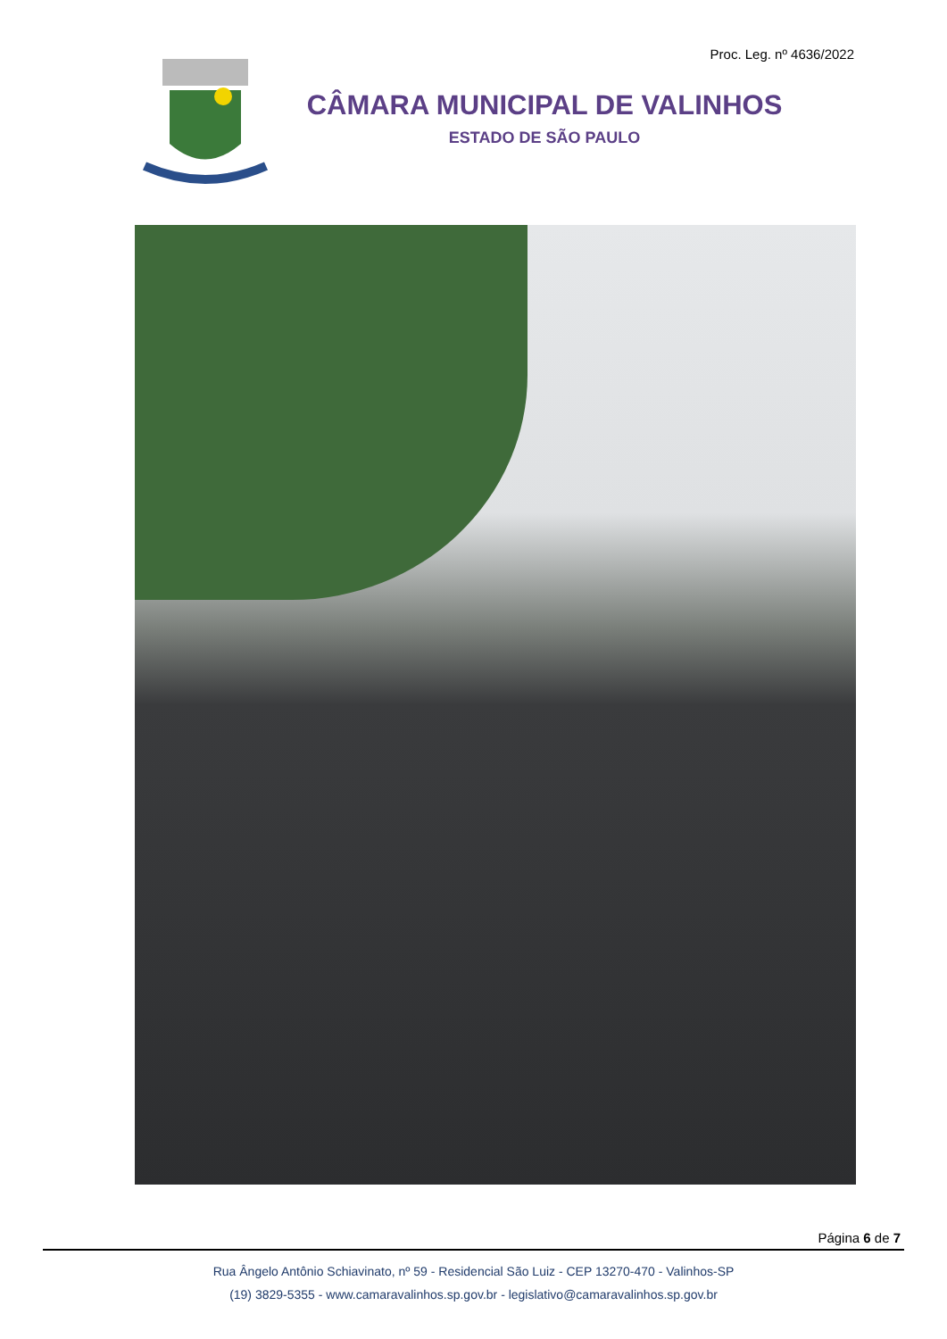Proc. Leg. nº 4636/2022
CÂMARA MUNICIPAL DE VALINHOS
ESTADO DE SÃO PAULO
Página 6 de 7
Rua Ângelo Antônio Schiavinato, nº 59 - Residencial São Luiz - CEP 13270-470 - Valinhos-SP
(19) 3829-5355 - www.camaravalinhos.sp.gov.br - legislativo@camaravalinhos.sp.gov.br